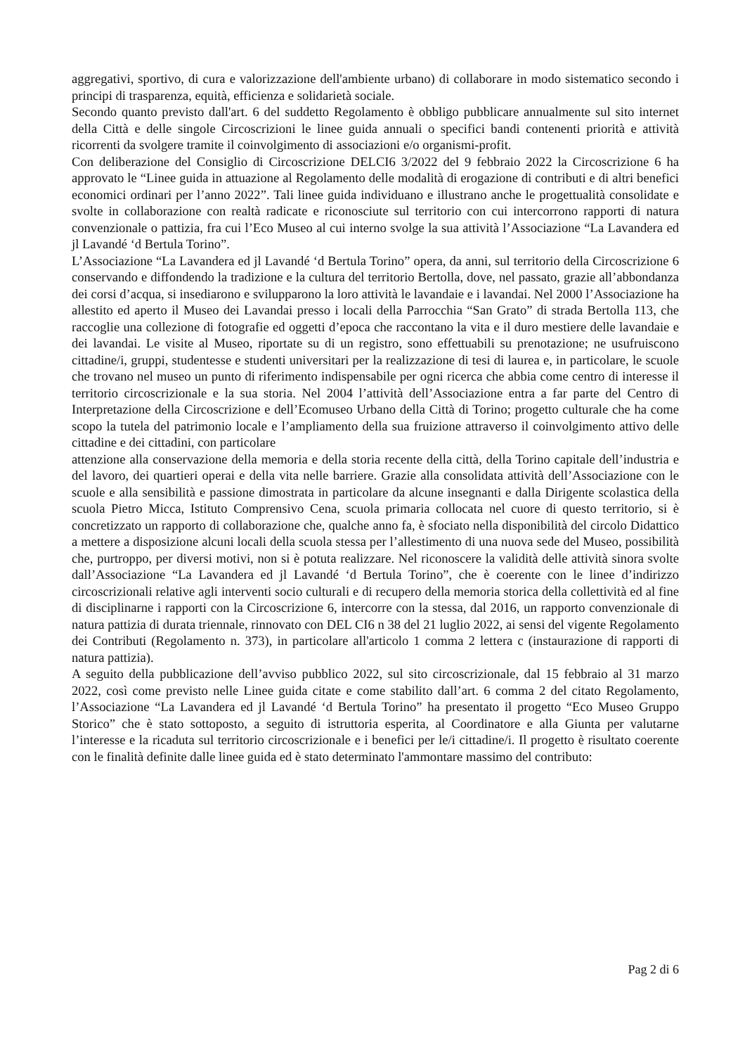aggregativi, sportivo, di cura e valorizzazione dell'ambiente urbano) di collaborare in modo sistematico secondo i principi di trasparenza, equità, efficienza e solidarietà sociale.
Secondo quanto previsto dall'art. 6 del suddetto Regolamento è obbligo pubblicare annualmente sul sito internet della Città e delle singole Circoscrizioni le linee guida annuali o specifici bandi contenenti priorità e attività ricorrenti da svolgere tramite il coinvolgimento di associazioni e/o organismi-profit.
Con deliberazione del Consiglio di Circoscrizione DELCI6 3/2022 del 9 febbraio 2022 la Circoscrizione 6 ha approvato le “Linee guida in attuazione al Regolamento delle modalità di erogazione di contributi e di altri benefici economici ordinari per l’anno 2022”. Tali linee guida individuano e illustrano anche le progettualità consolidate e svolte in collaborazione con realtà radicate e riconosciute sul territorio con cui intercorrono rapporti di natura convenzionale o pattizia, fra cui l’Eco Museo al cui interno svolge la sua attività l’Associazione “La Lavandera ed jl Lavandé ‘d Bertula Torino”.
L’Associazione “La Lavandera ed jl Lavandé ‘d Bertula Torino” opera, da anni, sul territorio della Circoscrizione 6 conservando e diffondendo la tradizione e la cultura del territorio Bertolla, dove, nel passato, grazie all’abbondanza dei corsi d’acqua, si insediarono e svilupparono la loro attività le lavandaie e i lavandai. Nel 2000 l’Associazione ha allestito ed aperto il Museo dei Lavandai presso i locali della Parrocchia “San Grato” di strada Bertolla 113, che raccoglie una collezione di fotografie ed oggetti d’epoca che raccontano la vita e il duro mestiere delle lavandaie e dei lavandai. Le visite al Museo, riportate su di un registro, sono effettuabili su prenotazione; ne usufruiscono cittadine/i, gruppi, studentesse e studenti universitari per la realizzazione di tesi di laurea e, in particolare, le scuole che trovano nel museo un punto di riferimento indispensabile per ogni ricerca che abbia come centro di interesse il territorio circoscrizionale e la sua storia. Nel 2004 l’attività dell’Associazione entra a far parte del Centro di Interpretazione della Circoscrizione e dell’Ecomuseo Urbano della Città di Torino; progetto culturale che ha come scopo la tutela del patrimonio locale e l’ampliamento della sua fruizione attraverso il coinvolgimento attivo delle cittadine e dei cittadini, con particolare
attenzione alla conservazione della memoria e della storia recente della città, della Torino capitale dell’industria e del lavoro, dei quartieri operai e della vita nelle barriere. Grazie alla consolidata attività dell’Associazione con le scuole e alla sensibilità e passione dimostrata in particolare da alcune insegnanti e dalla Dirigente scolastica della scuola Pietro Micca, Istituto Comprensivo Cena, scuola primaria collocata nel cuore di questo territorio, si è concretizzato un rapporto di collaborazione che, qualche anno fa, è sfociato nella disponibilità del circolo Didattico a mettere a disposizione alcuni locali della scuola stessa per l’allestimento di una nuova sede del Museo, possibilità che, purtroppo, per diversi motivi, non si è potuta realizzare. Nel riconoscere la validità delle attività sinora svolte dall’Associazione “La Lavandera ed jl Lavandé ‘d Bertula Torino”, che è coerente con le linee d’indirizzo circoscrizionali relative agli interventi socio culturali e di recupero della memoria storica della collettività ed al fine di disciplinarne i rapporti con la Circoscrizione 6, intercorre con la stessa, dal 2016, un rapporto convenzionale di natura pattizia di durata triennale, rinnovato con DEL CI6 n 38 del 21 luglio 2022, ai sensi del vigente Regolamento dei Contributi (Regolamento n. 373), in particolare all'articolo 1 comma 2 lettera c (instaurazione di rapporti di natura pattizia).
A seguito della pubblicazione dell’avviso pubblico 2022, sul sito circoscrizionale, dal 15 febbraio al 31 marzo 2022, così come previsto nelle Linee guida citate e come stabilito dall’art. 6 comma 2 del citato Regolamento, l’Associazione “La Lavandera ed jl Lavandé ‘d Bertula Torino” ha presentato il progetto “Eco Museo Gruppo Storico” che è stato sottoposto, a seguito di istruttoria esperita, al Coordinatore e alla Giunta per valutarne l’interesse e la ricaduta sul territorio circoscrizionale e i benefici per le/i cittadine/i. Il progetto è risultato coerente con le finalità definite dalle linee guida ed è stato determinato l'ammontare massimo del contributo:
Pag 2 di 6